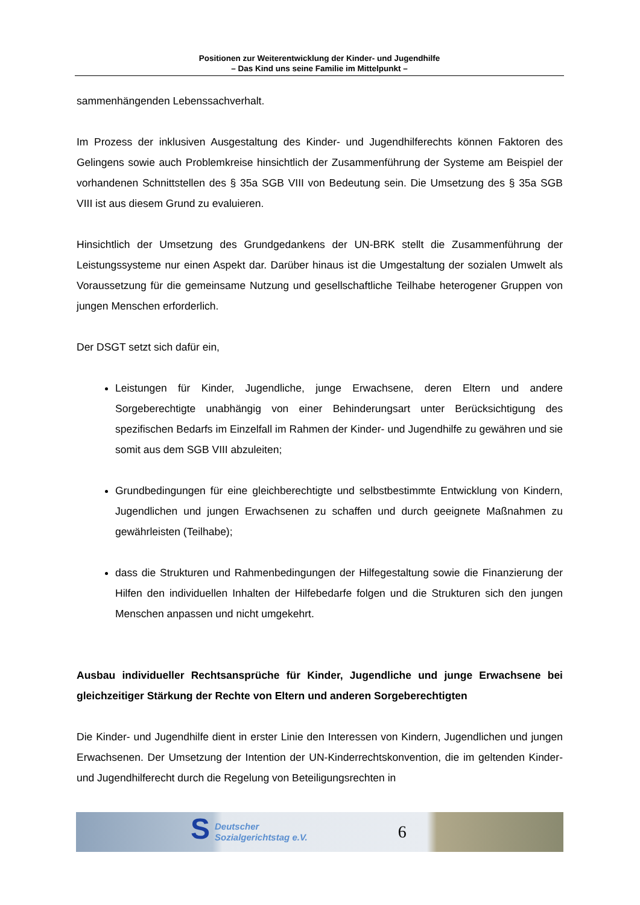Positionen zur Weiterentwicklung der Kinder- und Jugendhilfe
– Das Kind uns seine Familie im Mittelpunkt –
sammenhängenden Lebenssachverhalt.
Im Prozess der inklusiven Ausgestaltung des Kinder- und Jugendhilferechts können Faktoren des Gelingens sowie auch Problemkreise hinsichtlich der Zusammenführung der Systeme am Beispiel der vorhandenen Schnittstellen des § 35a SGB VIII von Bedeutung sein. Die Umsetzung des § 35a SGB VIII ist aus diesem Grund zu evaluieren.
Hinsichtlich der Umsetzung des Grundgedankens der UN-BRK stellt die Zusammenführung der Leistungssysteme nur einen Aspekt dar. Darüber hinaus ist die Umgestaltung der sozialen Umwelt als Voraussetzung für die gemeinsame Nutzung und gesellschaftliche Teilhabe heterogener Gruppen von jungen Menschen erforderlich.
Der DSGT setzt sich dafür ein,
Leistungen für Kinder, Jugendliche, junge Erwachsene, deren Eltern und andere Sorgeberechtigte unabhängig von einer Behinderungsart unter Berücksichtigung des spezifischen Bedarfs im Einzelfall im Rahmen der Kinder- und Jugendhilfe zu gewähren und sie somit aus dem SGB VIII abzuleiten;
Grundbedingungen für eine gleichberechtigte und selbstbestimmte Entwicklung von Kindern, Jugendlichen und jungen Erwachsenen zu schaffen und durch geeignete Maßnahmen zu gewährleisten (Teilhabe);
dass die Strukturen und Rahmenbedingungen der Hilfegestaltung sowie die Finanzierung der Hilfen den individuellen Inhalten der Hilfebedarfe folgen und die Strukturen sich den jungen Menschen anpassen und nicht umgekehrt.
Ausbau individueller Rechtsansprüche für Kinder, Jugendliche und junge Erwachsene bei gleichzeitiger Stärkung der Rechte von Eltern und anderen Sorgeberechtigten
Die Kinder- und Jugendhilfe dient in erster Linie den Interessen von Kindern, Jugendlichen und jungen Erwachsenen. Der Umsetzung der Intention der UN-Kinderrechtskonvention, die im geltenden Kinder- und Jugendhilferecht durch die Regelung von Beteiligungsrechten in
S Deutscher
Sozialgerichtstag e.V. 6